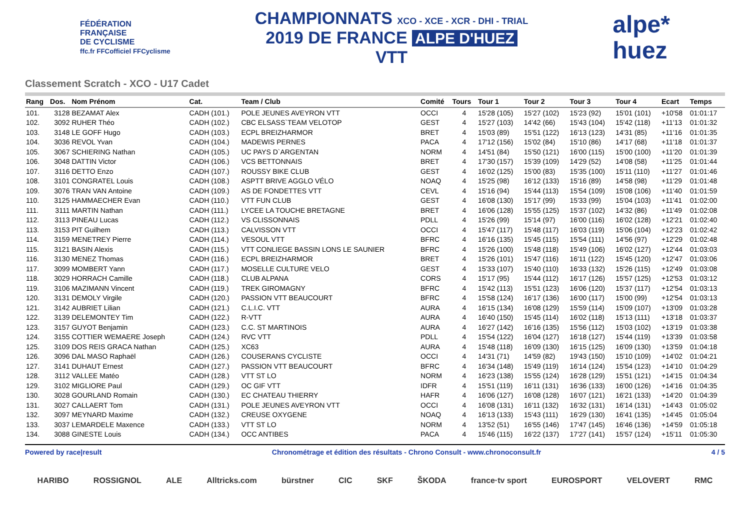FÉDÉRATION
FRANÇAISE
DE CYCLISME
ffc.fr FFCofficiel FFCyclisme
CHAMPIONNATS XCO - XCE - XCR - DHI - TRIAL
2019 DE FRANCE ALPE D'HUEZ
VTT
alpe*
huez
Classement Scratch - XCO - U17 Cadet
| Rang | Dos. | Nom Prénom | Cat. | Team / Club | Comité | Tours | Tour 1 | Tour 2 | Tour 3 | Tour 4 | Ecart | Temps |
| --- | --- | --- | --- | --- | --- | --- | --- | --- | --- | --- | --- | --- |
| 101. | 3128 | BEZAMAT Alex | CADH (101.) | POLE JEUNES AVEYRON VTT | OCCI | 4 | 15'28 (105) | 15'27 (102) | 15'23 (92) | 15'01 (101) | +10'58 | 01:01:17 |
| 102. | 3092 | RUHER Théo | CADH (102.) | CBC ELSASS`TEAM VELOTOP | GEST | 4 | 15'27 (103) | 14'42 (66) | 15'43 (104) | 15'42 (118) | +11'13 | 01:01:32 |
| 103. | 3148 | LE GOFF Hugo | CADH (103.) | ECPL BREIZHARMOR | BRET | 4 | 15'03 (89) | 15'51 (122) | 16'13 (123) | 14'31 (85) | +11'16 | 01:01:35 |
| 104. | 3036 | REVOL Yvan | CADH (104.) | MADEWIS PERNES | PACA | 4 | 17'12 (156) | 15'02 (84) | 15'10 (86) | 14'17 (68) | +11'18 | 01:01:37 |
| 105. | 3067 | SCHIERING Nathan | CADH (105.) | UC PAYS D`ARGENTAN | NORM | 4 | 14'51 (84) | 15'50 (121) | 16'00 (115) | 15'00 (100) | +11'20 | 01:01:39 |
| 106. | 3048 | DATTIN Victor | CADH (106.) | VCS BETTONNAIS | BRET | 4 | 17'30 (157) | 15'39 (109) | 14'29 (52) | 14'08 (58) | +11'25 | 01:01:44 |
| 107. | 3116 | DETTO Enzo | CADH (107.) | ROUSSY BIKE CLUB | GEST | 4 | 16'02 (125) | 15'00 (83) | 15'35 (100) | 15'11 (110) | +11'27 | 01:01:46 |
| 108. | 3101 | CONGRATEL Louis | CADH (108.) | ASPTT BRIVE AGGLO VÉLO | NOAQ | 4 | 15'25 (98) | 16'12 (133) | 15'16 (89) | 14'58 (98) | +11'29 | 01:01:48 |
| 109. | 3076 | TRAN VAN Antoine | CADH (109.) | AS DE FONDETTES VTT | CEVL | 4 | 15'16 (94) | 15'44 (113) | 15'54 (109) | 15'08 (106) | +11'40 | 01:01:59 |
| 110. | 3125 | HAMMAECHER Evan | CADH (110.) | VTT FUN CLUB | GEST | 4 | 16'08 (130) | 15'17 (99) | 15'33 (99) | 15'04 (103) | +11'41 | 01:02:00 |
| 111. | 3111 | MARTIN Nathan | CADH (111.) | LYCEE LA TOUCHE BRETAGNE | BRET | 4 | 16'06 (128) | 15'55 (125) | 15'37 (102) | 14'32 (86) | +11'49 | 01:02:08 |
| 112. | 3113 | PINEAU Lucas | CADH (112.) | VS CLISSONNAIS | PDLL | 4 | 15'26 (99) | 15'14 (97) | 16'00 (116) | 16'02 (128) | +12'21 | 01:02:40 |
| 113. | 3153 | PIT Guilhem | CADH (113.) | CALVISSON VTT | OCCI | 4 | 15'47 (117) | 15'48 (117) | 16'03 (119) | 15'06 (104) | +12'23 | 01:02:42 |
| 114. | 3159 | MENETREY Pierre | CADH (114.) | VESOUL VTT | BFRC | 4 | 16'16 (135) | 15'45 (115) | 15'54 (111) | 14'56 (97) | +12'29 | 01:02:48 |
| 115. | 3121 | BASIN Alexis | CADH (115.) | VTT CONLIEGE BASSIN LONS LE SAUNIER | BFRC | 4 | 15'26 (100) | 15'48 (118) | 15'49 (106) | 16'02 (127) | +12'44 | 01:03:03 |
| 116. | 3130 | MENEZ Thomas | CADH (116.) | ECPL BREIZHARMOR | BRET | 4 | 15'26 (101) | 15'47 (116) | 16'11 (122) | 15'45 (120) | +12'47 | 01:03:06 |
| 117. | 3099 | MOMBERT Yann | CADH (117.) | MOSELLE CULTURE VELO | GEST | 4 | 15'33 (107) | 15'40 (110) | 16'33 (132) | 15'26 (115) | +12'49 | 01:03:08 |
| 118. | 3029 | HORRACH Camille | CADH (118.) | CLUB ALPANA | CORS | 4 | 15'17 (95) | 15'44 (112) | 16'17 (126) | 15'57 (125) | +12'53 | 01:03:12 |
| 119. | 3106 | MAZIMANN Vincent | CADH (119.) | TREK GIROMAGNY | BFRC | 4 | 15'42 (113) | 15'51 (123) | 16'06 (120) | 15'37 (117) | +12'54 | 01:03:13 |
| 120. | 3131 | DEMOLY Virgile | CADH (120.) | PASSION VTT BEAUCOURT | BFRC | 4 | 15'58 (124) | 16'17 (136) | 16'00 (117) | 15'00 (99) | +12'54 | 01:03:13 |
| 121. | 3142 | AUBRIET Lilian | CADH (121.) | C.L.I.C. VTT | AURA | 4 | 16'15 (134) | 16'08 (129) | 15'59 (114) | 15'09 (107) | +13'09 | 01:03:28 |
| 122. | 3139 | DELEMONTEY Tim | CADH (122.) | R-VTT | AURA | 4 | 16'40 (150) | 15'45 (114) | 16'02 (118) | 15'13 (111) | +13'18 | 01:03:37 |
| 123. | 3157 | GUYOT Benjamin | CADH (123.) | C.C. ST MARTINOIS | AURA | 4 | 16'27 (142) | 16'16 (135) | 15'56 (112) | 15'03 (102) | +13'19 | 01:03:38 |
| 124. | 3155 | COTTIER WEMAERE Joseph | CADH (124.) | RVC VTT | PDLL | 4 | 15'54 (122) | 16'04 (127) | 16'18 (127) | 15'44 (119) | +13'39 | 01:03:58 |
| 125. | 3109 | DOS REIS GRACA Nathan | CADH (125.) | XC63 | AURA | 4 | 15'48 (118) | 16'09 (130) | 16'15 (125) | 16'09 (130) | +13'59 | 01:04:18 |
| 126. | 3096 | DAL MASO Raphaël | CADH (126.) | COUSERANS CYCLISTE | OCCI | 4 | 14'31 (71) | 14'59 (82) | 19'43 (150) | 15'10 (109) | +14'02 | 01:04:21 |
| 127. | 3141 | DUHAUT Ernest | CADH (127.) | PASSION VTT BEAUCOURT | BFRC | 4 | 16'34 (148) | 15'49 (119) | 16'14 (124) | 15'54 (123) | +14'10 | 01:04:29 |
| 128. | 3112 | VALLEE Matéo | CADH (128.) | VTT ST LO | NORM | 4 | 16'23 (138) | 15'55 (124) | 16'28 (129) | 15'51 (121) | +14'15 | 01:04:34 |
| 129. | 3102 | MIGLIORE Paul | CADH (129.) | OC GIF VTT | IDFR | 4 | 15'51 (119) | 16'11 (131) | 16'36 (133) | 16'00 (126) | +14'16 | 01:04:35 |
| 130. | 3028 | GOURLAND Romain | CADH (130.) | EC CHATEAU THIERRY | HAFR | 4 | 16'06 (127) | 16'08 (128) | 16'07 (121) | 16'21 (133) | +14'20 | 01:04:39 |
| 131. | 3027 | CALLAERT Tom | CADH (131.) | POLE JEUNES AVEYRON VTT | OCCI | 4 | 16'08 (131) | 16'11 (132) | 16'32 (131) | 16'14 (131) | +14'43 | 01:05:02 |
| 132. | 3097 | MEYNARD Maxime | CADH (132.) | CREUSE OXYGENE | NOAQ | 4 | 16'13 (133) | 15'43 (111) | 16'29 (130) | 16'41 (135) | +14'45 | 01:05:04 |
| 133. | 3037 | LEMARDELE Maxence | CADH (133.) | VTT ST LO | NORM | 4 | 13'52 (51) | 16'55 (146) | 17'47 (145) | 16'46 (136) | +14'59 | 01:05:18 |
| 134. | 3088 | GINESTE Louis | CADH (134.) | OCC ANTIBES | PACA | 4 | 15'46 (115) | 16'22 (137) | 17'27 (141) | 15'57 (124) | +15'11 | 01:05:30 |
Powered by race|result Chronométrage et édition des résultats - Chrono Consult - www.chronoconsult.fr 4 / 5
HARIBO ROSSIGNOL ALE Alltricks.com bürstner CIC SKF ŠKODA france·tv sport EUROSPORT VELOVERT RMC